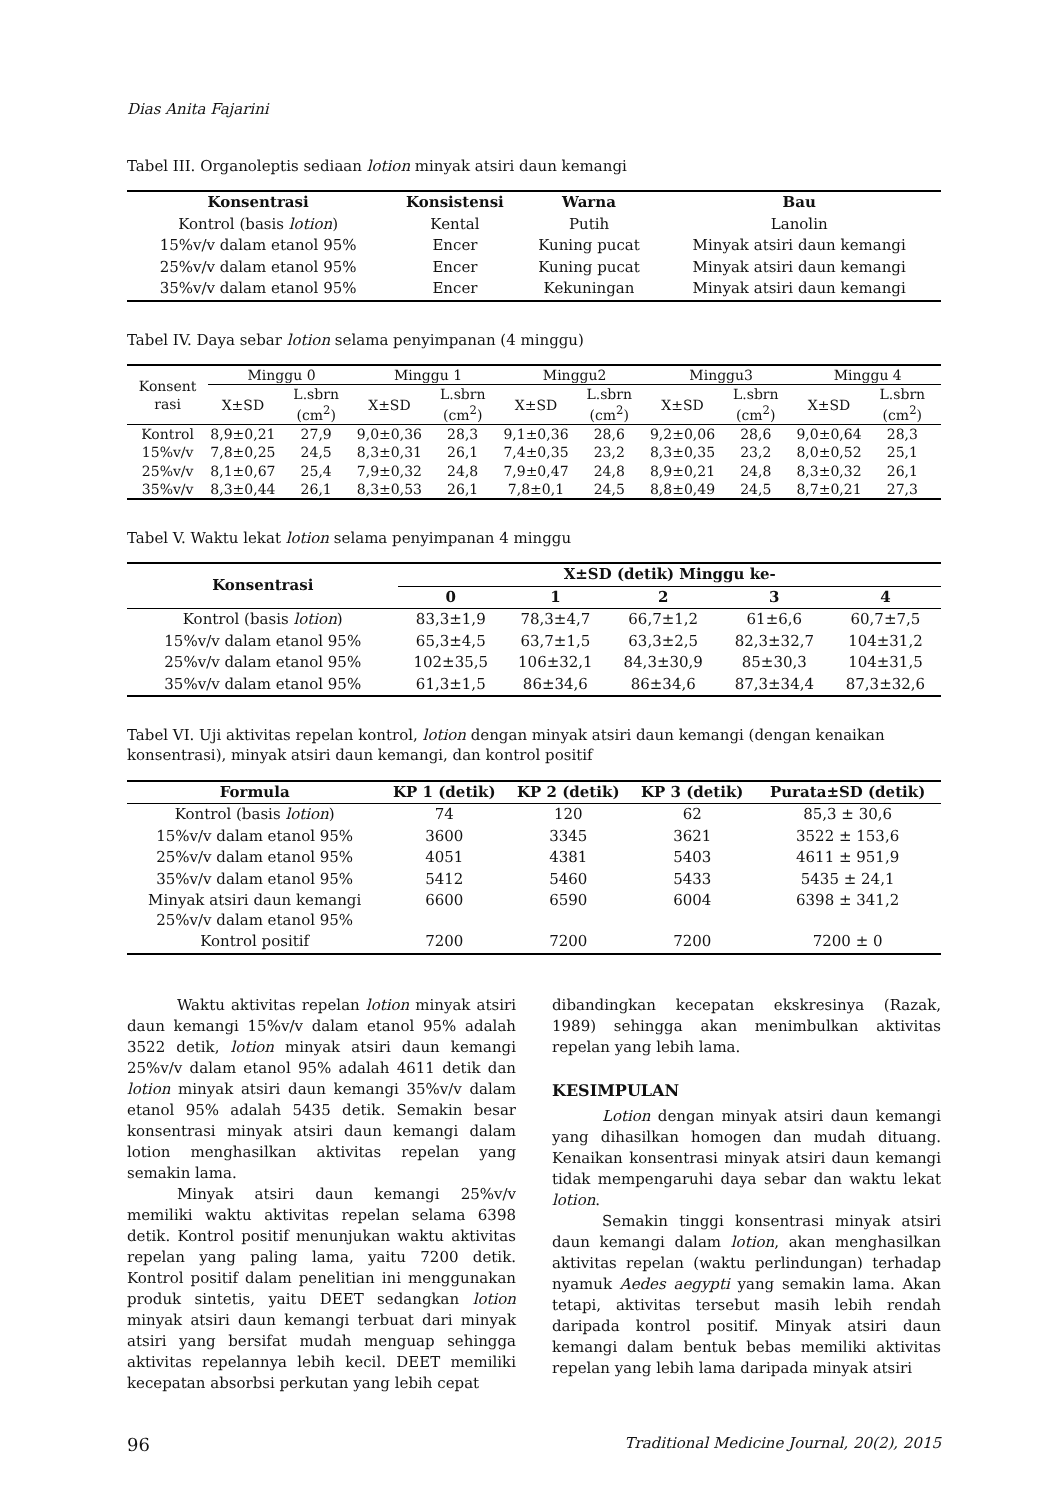Dias Anita Fajarini
Tabel III. Organoleptis sediaan lotion minyak atsiri daun kemangi
| Konsentrasi | Konsistensi | Warna | Bau |
| --- | --- | --- | --- |
| Kontrol (basis lotion ) | Kental | Putih | Lanolin |
| 15%v/v dalam etanol 95% | Encer | Kuning pucat | Minyak atsiri daun kemangi |
| 25%v/v dalam etanol 95% | Encer | Kuning pucat | Minyak atsiri daun kemangi |
| 35%v/v dalam etanol 95% | Encer | Kekuningan | Minyak atsiri daun kemangi |
Tabel IV. Daya sebar lotion selama penyimpanan (4 minggu)
| Konsent rasi | Minggu 0 | | Minggu 1 | | Minggu2 | | Minggu3 | | Minggu 4 | |
| | X±SD | L.sbrn (cm<sup>2</sup>) | X±SD | L.sbrn (cm<sup>2</sup>) | X±SD | L.sbrn (cm<sup>2</sup>) | X±SD | L.sbrn (cm<sup>2</sup>) | X±SD | L.sbrn (cm<sup>2</sup>) |
| Kontrol | 8,9±0,21 | 27,9 | 9,0±0,36 | 28,3 | 9,1±0,36 | 28,6 | 9,2±0,06 | 28,6 | 9,0±0,64 | 28,3 |
| 15%v/v | 7,8±0,25 | 24,5 | 8,3±0,31 | 26,1 | 7,4±0,35 | 23,2 | 8,3±0,35 | 23,2 | 8,0±0,52 | 25,1 |
| 25%v/v | 8,1±0,67 | 25,4 | 7,9±0,32 | 24,8 | 7,9±0,47 | 24,8 | 8,9±0,21 | 24,8 | 8,3±0,32 | 26,1 |
| 35%v/v | 8,3±0,44 | 26,1 | 8,3±0,53 | 26,1 | 7,8±0,1 | 24,5 | 8,8±0,49 | 24,5 | 8,7±0,21 | 27,3 |
Tabel V. Waktu lekat lotion selama penyimpanan 4 minggu
| Konsentrasi | X±SD (detik) Minggu ke- | | | | |
| --- | --- | --- | --- | --- | --- |
| | 0 | 1 | 2 | 3 | 4 |
| Kontrol (basis lotion ) | 83,3±1,9 | 78,3±4,7 | 66,7±1,2 | 61±6,6 | 60,7±7,5 |
| 15%v/v dalam etanol 95% | 65,3±4,5 | 63,7±1,5 | 63,3±2,5 | 82,3±32,7 | 104±31,2 |
| 25%v/v dalam etanol 95% | 102±35,5 | 106±32,1 | 84,3±30,9 | 85±30,3 | 104±31,5 |
| 35%v/v dalam etanol 95% | 61,3±1,5 | 86±34,6 | 86±34,6 | 87,3±34,4 | 87,3±32,6 |
Tabel VI. Uji aktivitas repelan kontrol, lotion dengan minyak atsiri daun kemangi (dengan kenaikan konsentrasi), minyak atsiri daun kemangi, dan kontrol positif
| Formula | KP 1 (detik) | KP 2 (detik) | KP 3 (detik) | Purata±SD (detik) |
| --- | --- | --- | --- | --- |
| Kontrol (basis lotion ) | 74 | 120 | 62 | 85,3 ± 30,6 |
| 15%v/v dalam etanol 95% | 3600 | 3345 | 3621 | 3522 ± 153,6 |
| 25%v/v dalam etanol 95% | 4051 | 4381 | 5403 | 4611 ± 951,9 |
| 35%v/v dalam etanol 95% | 5412 | 5460 | 5433 | 5435 ± 24,1 |
| Minyak atsiri daun kemangi 25%v/v dalam etanol 95% | 6600 | 6590 | 6004 | 6398 ± 341,2 |
| Kontrol positif | 7200 | 7200 | 7200 | 7200 ± 0 |
Waktu aktivitas repelan lotion minyak atsiri daun kemangi 15%v/v dalam etanol 95% adalah 3522 detik, lotion minyak atsiri daun kemangi 25%v/v dalam etanol 95% adalah 4611 detik dan lotion minyak atsiri daun kemangi 35%v/v dalam etanol 95% adalah 5435 detik. Semakin besar konsentrasi minyak atsiri daun kemangi dalam lotion menghasilkan aktivitas repelan yang semakin lama.
Minyak atsiri daun kemangi 25%v/v memiliki waktu aktivitas repelan selama 6398 detik. Kontrol positif menunjukan waktu aktivitas repelan yang paling lama, yaitu 7200 detik. Kontrol positif dalam penelitian ini menggunakan produk sintetis, yaitu DEET sedangkan lotion minyak atsiri daun kemangi terbuat dari minyak atsiri yang bersifat mudah menguap sehingga aktivitas repelannya lebih kecil. DEET memiliki kecepatan absorbsi perkutan yang lebih cepat
dibandingkan kecepatan ekskresinya (Razak, 1989) sehingga akan menimbulkan aktivitas repelan yang lebih lama.
KESIMPULAN
Lotion dengan minyak atsiri daun kemangi yang dihasilkan homogen dan mudah dituang. Kenaikan konsentrasi minyak atsiri daun kemangi tidak mempengaruhi daya sebar dan waktu lekat lotion.
Semakin tinggi konsentrasi minyak atsiri daun kemangi dalam lotion, akan menghasilkan aktivitas repelan (waktu perlindungan) terhadap nyamuk Aedes aegypti yang semakin lama. Akan tetapi, aktivitas tersebut masih lebih rendah daripada kontrol positif. Minyak atsiri daun kemangi dalam bentuk bebas memiliki aktivitas repelan yang lebih lama daripada minyak atsiri
96 Traditional Medicine Journal, 20(2), 2015